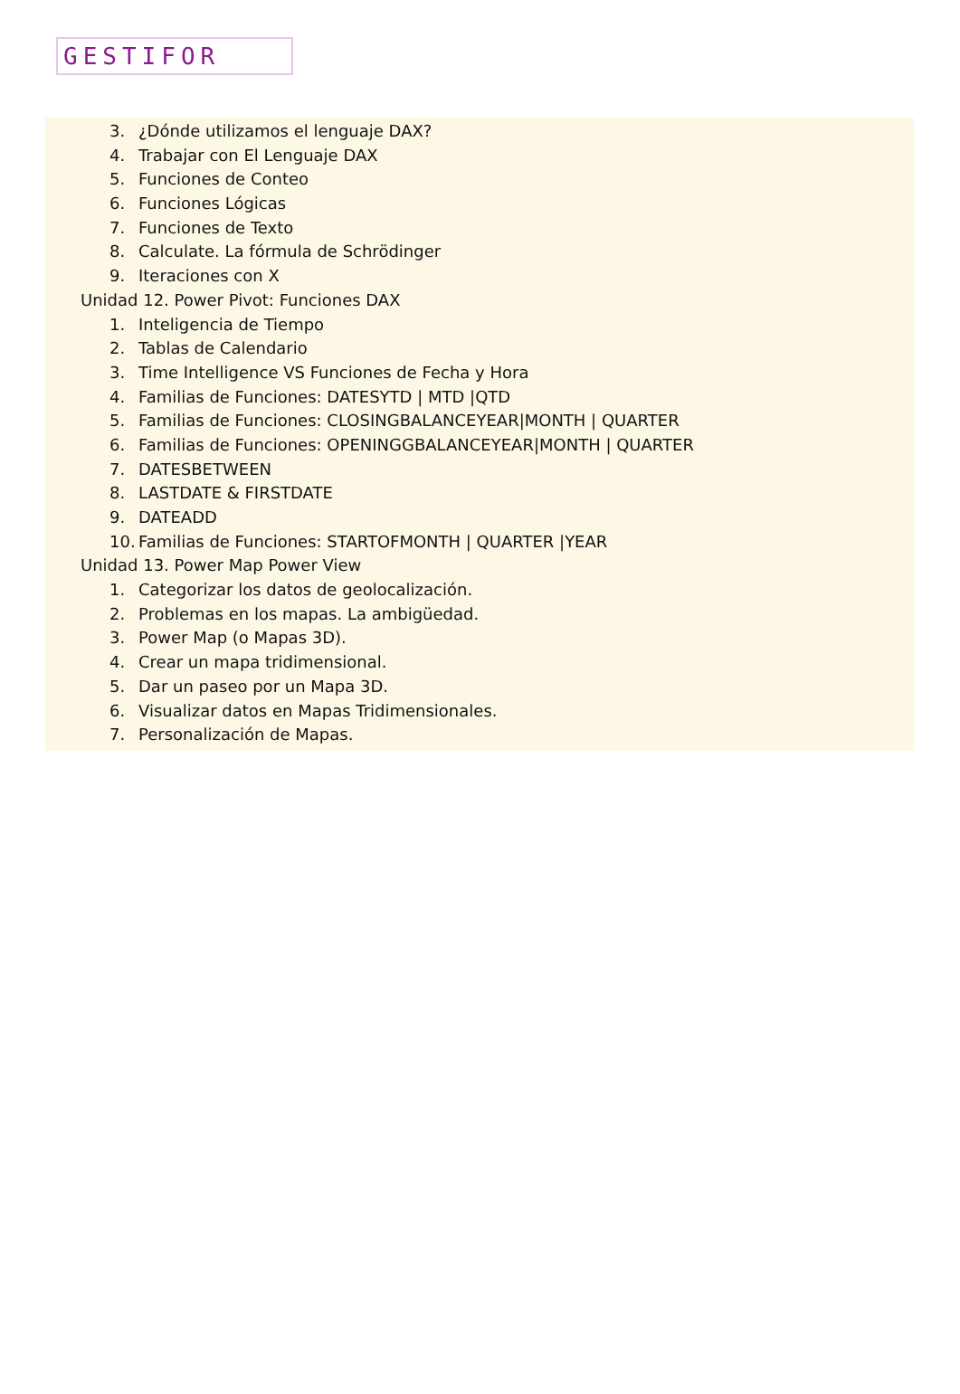GESTIFOR
3. ¿Dónde utilizamos el lenguaje DAX?
4. Trabajar con El Lenguaje DAX
5. Funciones de Conteo
6. Funciones Lógicas
7. Funciones de Texto
8. Calculate. La fórmula de Schrödinger
9. Iteraciones con X
Unidad 12. Power Pivot: Funciones DAX
1. Inteligencia de Tiempo
2. Tablas de Calendario
3. Time Intelligence VS Funciones de Fecha y Hora
4. Familias de Funciones: DATESYTD | MTD |QTD
5. Familias de Funciones: CLOSINGBALANCEYEAR|MONTH | QUARTER
6. Familias de Funciones: OPENINGGBALANCEYEAR|MONTH | QUARTER
7. DATESBETWEEN
8. LASTDATE & FIRSTDATE
9. DATEADD
10. Familias de Funciones: STARTOFMONTH | QUARTER |YEAR
Unidad 13. Power Map Power View
1. Categorizar los datos de geolocalización.
2. Problemas en los mapas. La ambigüedad.
3. Power Map (o Mapas 3D).
4. Crear un mapa tridimensional.
5. Dar un paseo por un Mapa 3D.
6. Visualizar datos en Mapas Tridimensionales.
7. Personalización de Mapas.